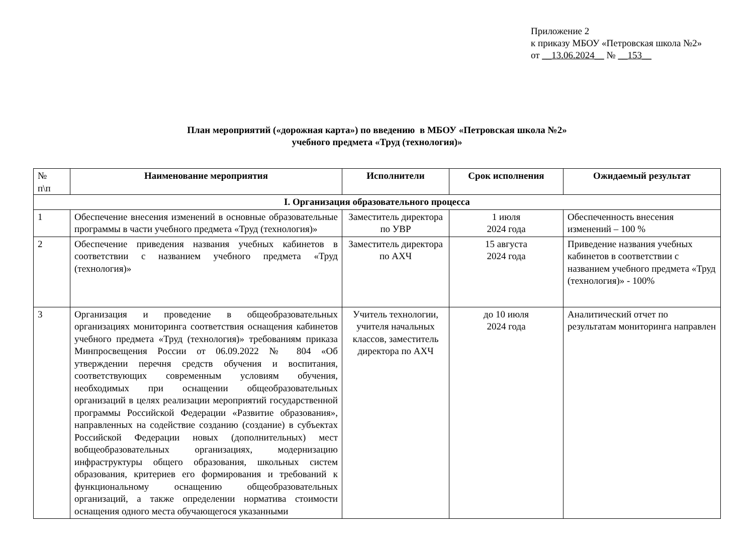Приложение 2
к приказу МБОУ «Петровская школа №2»
от __13.06.2024__ № __153__
План мероприятий («дорожная карта») по введению в МБОУ «Петровская школа №2»
учебного предмета «Труд (технология)»
| № п\п | Наименование мероприятия | Исполнители | Срок исполнения | Ожидаемый результат |
| --- | --- | --- | --- | --- |
| I. Организация образовательного процесса | | | | |
| 1 | Обеспечение внесения изменений в основные образовательные программы в части учебного предмета «Труд (технология)» | Заместитель директора по УВР | 1 июля 2024 года | Обеспеченность внесения изменений – 100 % |
| 2 | Обеспечение приведения названия учебных кабинетов в соответствии с названием учебного предмета «Труд (технология)» | Заместитель директора по АХЧ | 15 августа 2024 года | Приведение названия учебных кабинетов в соответствии с названием учебного предмета «Труд (технология)» - 100% |
| 3 | Организация и проведение в общеобразовательных организациях мониторинга соответствия оснащения кабинетов учебного предмета «Труд (технология)» требованиям приказа Минпросвещения России от 06.09.2022 № 804 «Об утверждении перечня средств обучения и воспитания, соответствующих современным условиям обучения, необходимых при оснащении общеобразовательных организаций в целях реализации мероприятий государственной программы Российской Федерации «Развитие образования», направленных на содействие созданию (создание) в субъектах Российской Федерации новых (дополнительных) мест вобщеобразовательных организациях, модернизацию инфраструктуры общего образования, школьных систем образования, критериев его формирования и требований к функциональному оснащению общеобразовательных организаций, а также определении норматива стоимости оснащения одного места обучающегося указанными | Учитель технологии, учителя начальных классов, заместитель директора по АХЧ | до 10 июля 2024 года | Аналитический отчет по результатам мониторинга направлен |